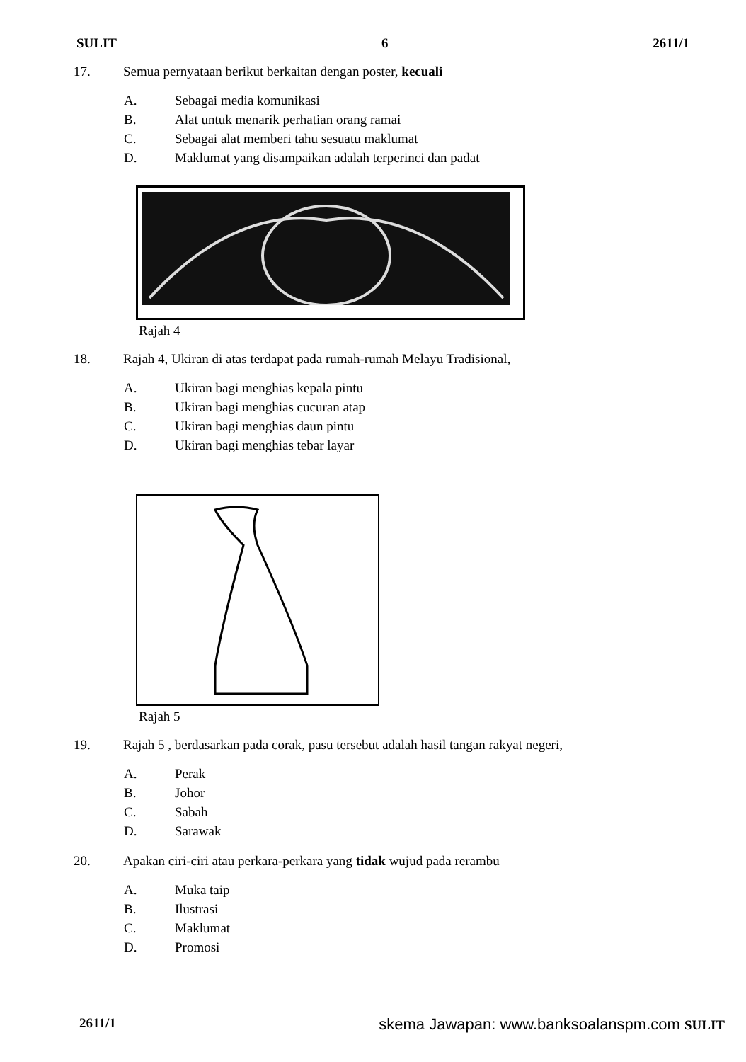SULIT 6 2611/1
17. Semua pernyataan berikut berkaitan dengan poster, kecuali
A. Sebagai media komunikasi
B. Alat untuk menarik perhatian orang ramai
C. Sebagai alat memberi tahu sesuatu maklumat
D. Maklumat yang disampaikan adalah terperinci dan padat
Rajah 4
18. Rajah 4, Ukiran di atas terdapat pada rumah-rumah Melayu Tradisional,
A. Ukiran bagi menghias kepala pintu
B. Ukiran bagi menghias cucuran atap
C. Ukiran bagi menghias daun pintu
D. Ukiran bagi menghias tebar layar
Rajah 5
19. Rajah 5 , berdasarkan pada corak, pasu tersebut adalah hasil tangan rakyat negeri,
A. Perak
B. Johor
C. Sabah
D. Sarawak
20. Apakan ciri-ciri atau perkara-perkara yang tidak wujud pada rerambu
A. Muka taip
B. Ilustrasi
C. Maklumat
D. Promosi
2611/1 skema Jawapan: www.banksoalanspm.com SULIT